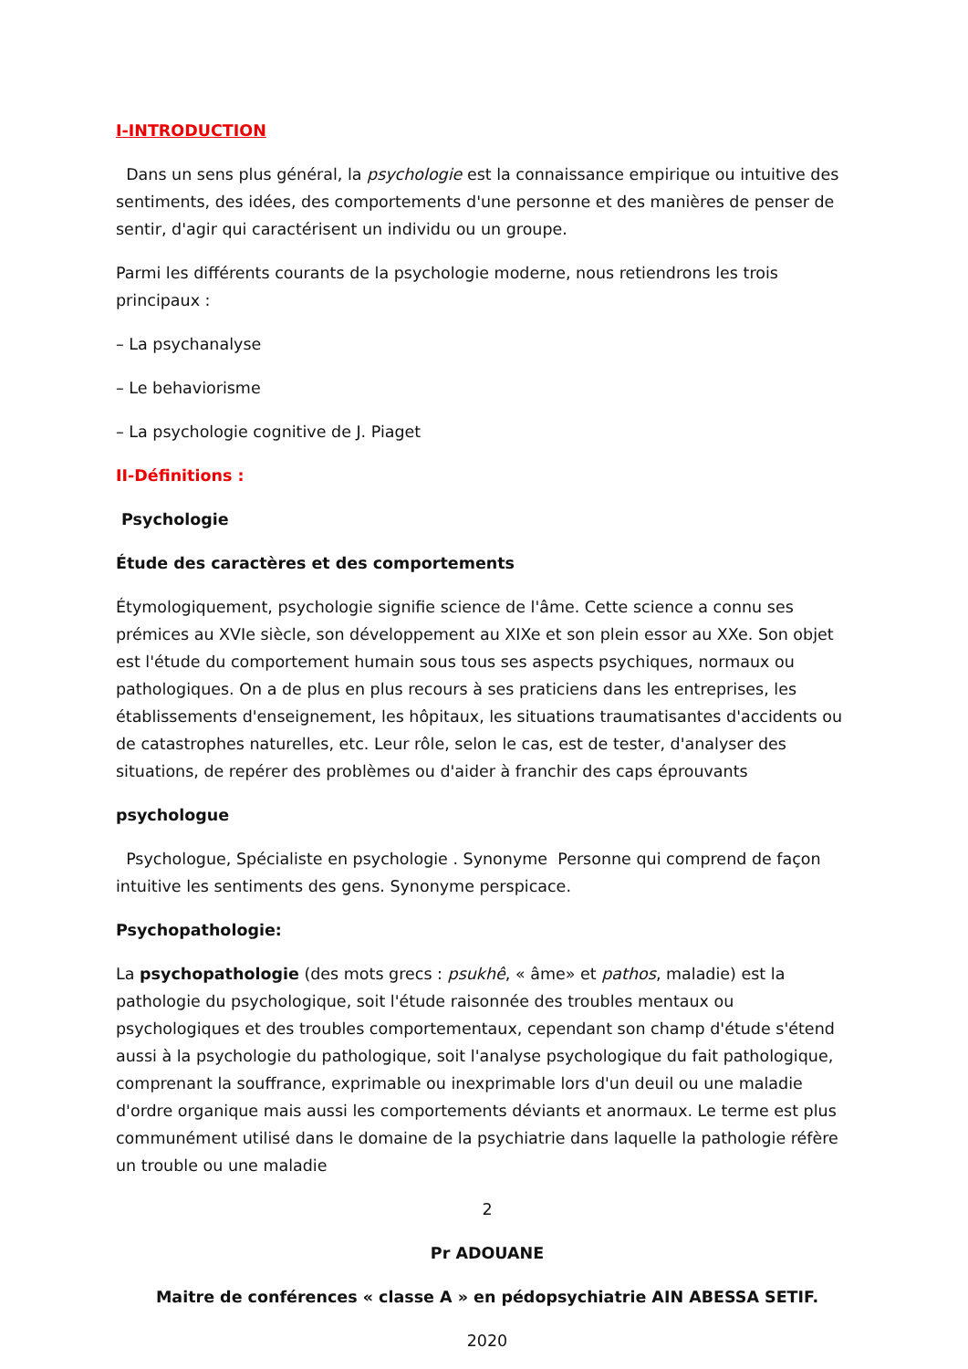I-INTRODUCTION
Dans un sens plus général, la psychologie est la connaissance empirique ou intuitive des sentiments, des idées, des comportements d'une personne et des manières de penser de sentir, d'agir qui caractérisent un individu ou un groupe.
Parmi les différents courants de la psychologie moderne, nous retiendrons les trois principaux :
– La psychanalyse
– Le behaviorisme
– La psychologie cognitive de J. Piaget
II-Définitions :
Psychologie
Étude des caractères et des comportements
Étymologiquement, psychologie signifie science de l'âme. Cette science a connu ses prémices au XVIe siècle, son développement au XIXe et son plein essor au XXe. Son objet est l'étude du comportement humain sous tous ses aspects psychiques, normaux ou pathologiques. On a de plus en plus recours à ses praticiens dans les entreprises, les établissements d'enseignement, les hôpitaux, les situations traumatisantes d'accidents ou de catastrophes naturelles, etc. Leur rôle, selon le cas, est de tester, d'analyser des situations, de repérer des problèmes ou d'aider à franchir des caps éprouvants
psychologue
Psychologue, Spécialiste en psychologie . Synonyme Personne qui comprend de façon intuitive les sentiments des gens. Synonyme perspicace.
Psychopathologie:
La psychopathologie (des mots grecs : psukhê, « âme» et pathos, maladie) est la pathologie du psychologique, soit l'étude raisonnée des troubles mentaux ou psychologiques et des troubles comportementaux, cependant son champ d'étude s'étend aussi à la psychologie du pathologique, soit l'analyse psychologique du fait pathologique, comprenant la souffrance, exprimable ou inexprimable lors d'un deuil ou une maladie d'ordre organique mais aussi les comportements déviants et anormaux. Le terme est plus communément utilisé dans le domaine de la psychiatrie dans laquelle la pathologie réfère un trouble ou une maladie
2
Pr ADOUANE
Maitre de conférences « classe A » en pédopsychiatrie AIN ABESSA SETIF.
2020